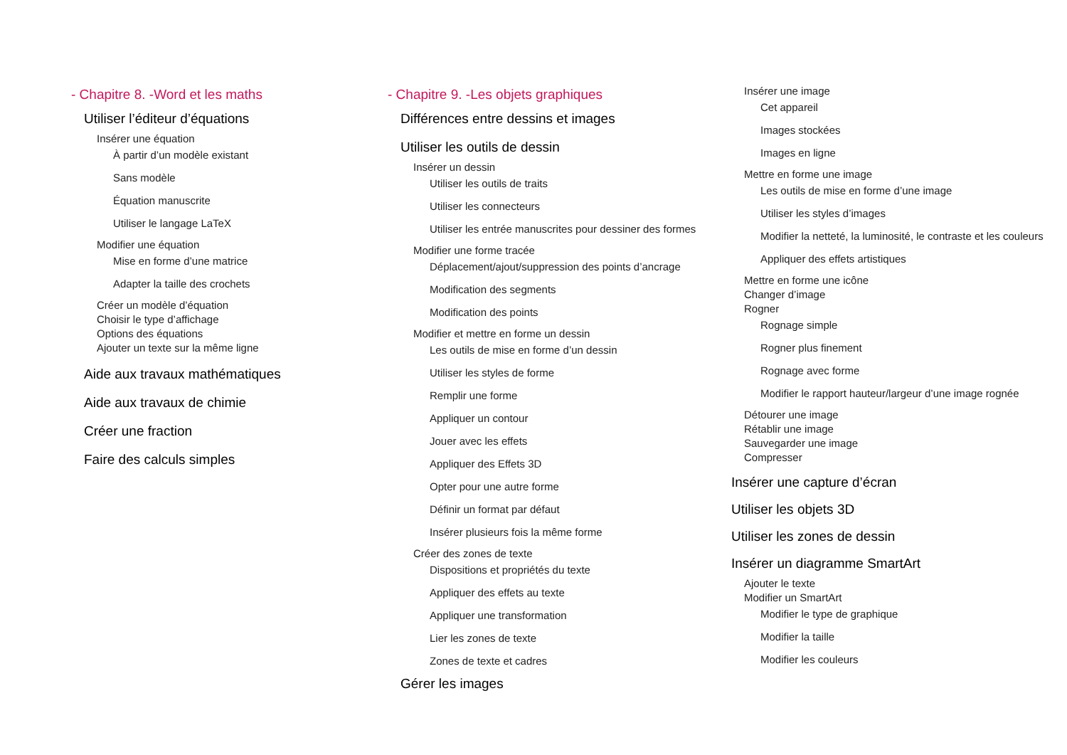- Chapitre 8. -Word et les maths
Utiliser l’éditeur d’équations
Insérer une équation
À partir d’un modèle existant
Sans modèle
Équation manuscrite
Utiliser le langage LaTeX
Modifier une équation
Mise en forme d’une matrice
Adapter la taille des crochets
Créer un modèle d’équation
Choisir le type d’affichage
Options des équations
Ajouter un texte sur la même ligne
Aide aux travaux mathématiques
Aide aux travaux de chimie
Créer une fraction
Faire des calculs simples
- Chapitre 9. -Les objets graphiques
Différences entre dessins et images
Utiliser les outils de dessin
Insérer un dessin
Utiliser les outils de traits
Utiliser les connecteurs
Utiliser les entrée manuscrites pour dessiner des formes
Modifier une forme tracée
Déplacement/ajout/suppression des points d’ancrage
Modification des segments
Modification des points
Modifier et mettre en forme un dessin
Les outils de mise en forme d’un dessin
Utiliser les styles de forme
Remplir une forme
Appliquer un contour
Jouer avec les effets
Appliquer des Effets 3D
Opter pour une autre forme
Définir un format par défaut
Insérer plusieurs fois la même forme
Créer des zones de texte
Dispositions et propriétés du texte
Appliquer des effets au texte
Appliquer une transformation
Lier les zones de texte
Zones de texte et cadres
Gérer les images
Insérer une image
Cet appareil
Images stockées
Images en ligne
Mettre en forme une image
Les outils de mise en forme d’une image
Utiliser les styles d’images
Modifier la netteté, la luminosité, le contraste et les couleurs
Appliquer des effets artistiques
Mettre en forme une icône
Changer d’image
Rogner
Rognage simple
Rogner plus finement
Rognage avec forme
Modifier le rapport hauteur/largeur d’une image rognée
Détourer une image
Rétablir une image
Sauvegarder une image
Compresser
Insérer une capture d’écran
Utiliser les objets 3D
Utiliser les zones de dessin
Insérer un diagramme SmartArt
Ajouter le texte
Modifier un SmartArt
Modifier le type de graphique
Modifier la taille
Modifier les couleurs